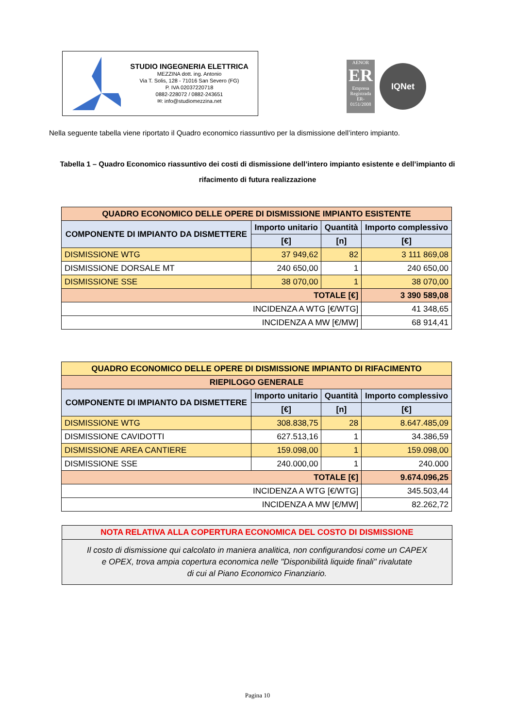STUDIO INGEGNERIA ELETTRICA
MEZZINA dott. ing. Antonio
Via T. Solis, 128 - 71016 San Severo (FG)
P. IVA 02037220718
0882-228072 / 0882-243651
✉: info@studiomezzina.net
AENOR
ER
Empresa Registrada
ER-0151/2008
IQNet
Nella seguente tabella viene riportato il Quadro economico riassuntivo per la dismissione dell’intero impianto.
Tabella 1 – Quadro Economico riassuntivo dei costi di dismissione dell’intero impianto esistente e dell’impianto di rifacimento di futura realizzazione
| QUADRO ECONOMICO DELLE OPERE DI DISMISSIONE IMPIANTO ESISTENTE | | | |
| --- | --- | --- | --- |
| COMPONENTE DI IMPIANTO DA DISMETTERE | Importo unitario | Quantità | Importo complessivo |
| | [€] | [n] | [€] |
| DISMISSIONE WTG | 37 949,62 | 82 | 3 111 869,08 |
| DISMISSIONE DORSALE MT | 240 650,00 | 1 | 240 650,00 |
| DISMISSIONE SSE | 38 070,00 | 1 | 38 070,00 |
| TOTALE [€] | | | 3 390 589,08 |
| INCIDENZA A WTG [€/WTG] | | | 41 348,65 |
| INCIDENZA A MW [€/MW] | | | 68 914,41 |
| QUADRO ECONOMICO DELLE OPERE DI DISMISSIONE IMPIANTO DI RIFACIMENTO | | | |
| --- | --- | --- | --- |
| RIEPILOGO GENERALE | | | |
| COMPONENTE DI IMPIANTO DA DISMETTERE | Importo unitario | Quantità | Importo complessivo |
| | [€] | [n] | [€] |
| DISMISSIONE WTG | 308.838,75 | 28 | 8.647.485,09 |
| DISMISSIONE CAVIDOTTI | 627.513,16 | 1 | 34.386,59 |
| DISMISSIONE AREA CANTIERE | 159.098,00 | 1 | 159.098,00 |
| DISMISSIONE SSE | 240.000,00 | 1 | 240.000 |
| TOTALE [€] | | | 9.674.096,25 |
| INCIDENZA A WTG [€/WTG] | | | 345.503,44 |
| INCIDENZA A MW [€/MW] | | | 82.262,72 |
NOTA RELATIVA ALLA COPERTURA ECONOMICA DEL COSTO DI DISMISSIONE
Il costo di dismissione qui calcolato in maniera analitica, non configurandosi come un CAPEX
e OPEX, trova ampia copertura economica nelle "Disponibilità liquide finali" rivalutate
di cui al Piano Economico Finanziario.
Pagina 10